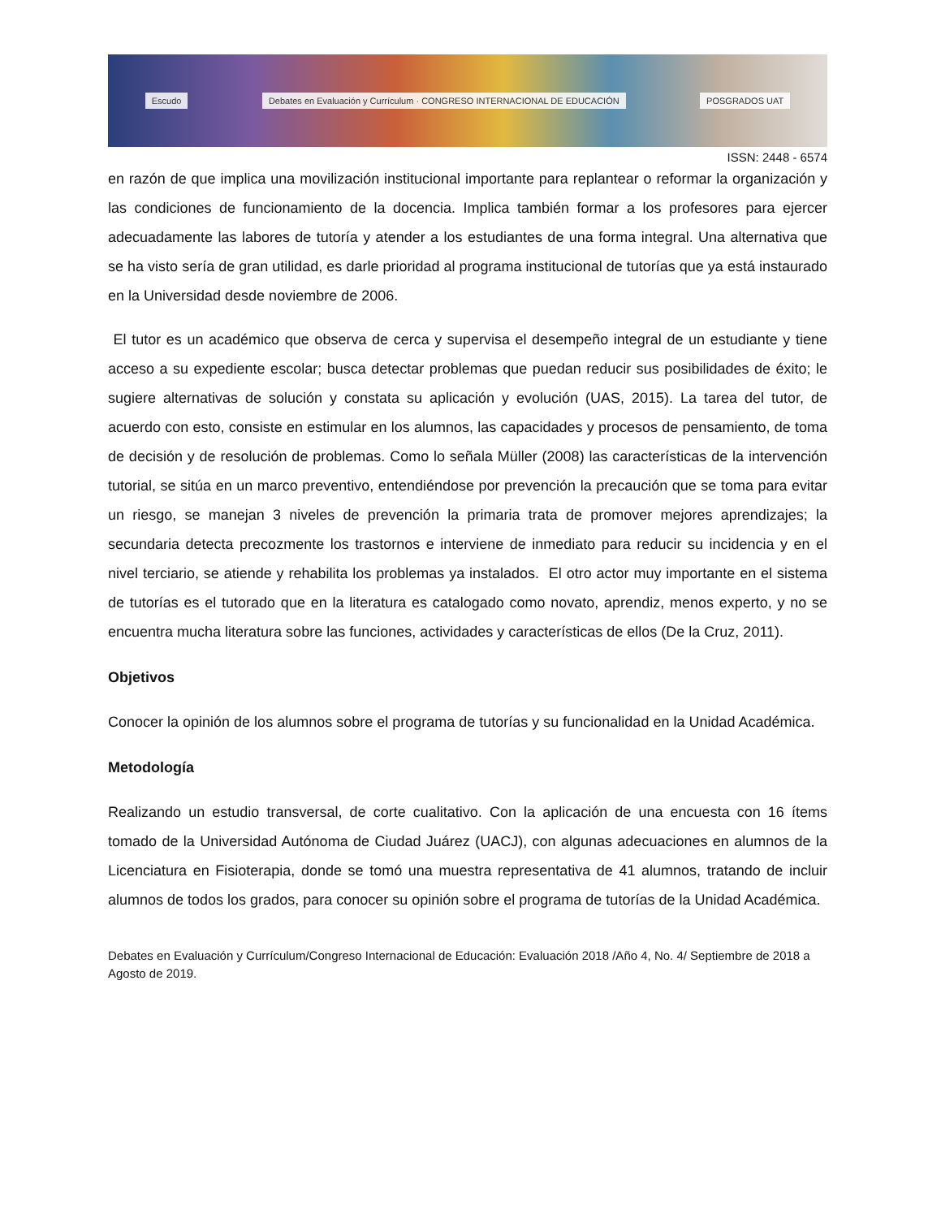Escudo Debates en Evaluación y Currículum · CONGRESO INTERNACIONAL DE EDUCACIÓN POSGRADOS UAT
ISSN: 2448 - 6574
en razón de que implica una movilización institucional importante para replantear o reformar la organización y las condiciones de funcionamiento de la docencia. Implica también formar a los profesores para ejercer adecuadamente las labores de tutoría y atender a los estudiantes de una forma integral. Una alternativa que se ha visto sería de gran utilidad, es darle prioridad al programa institucional de tutorías que ya está instaurado en la Universidad desde noviembre de 2006.
El tutor es un académico que observa de cerca y supervisa el desempeño integral de un estudiante y tiene acceso a su expediente escolar; busca detectar problemas que puedan reducir sus posibilidades de éxito; le sugiere alternativas de solución y constata su aplicación y evolución (UAS, 2015). La tarea del tutor, de acuerdo con esto, consiste en estimular en los alumnos, las capacidades y procesos de pensamiento, de toma de decisión y de resolución de problemas. Como lo señala Müller (2008) las características de la intervención tutorial, se sitúa en un marco preventivo, entendiéndose por prevención la precaución que se toma para evitar un riesgo, se manejan 3 niveles de prevención la primaria trata de promover mejores aprendizajes; la secundaria detecta precozmente los trastornos e interviene de inmediato para reducir su incidencia y en el nivel terciario, se atiende y rehabilita los problemas ya instalados. El otro actor muy importante en el sistema de tutorías es el tutorado que en la literatura es catalogado como novato, aprendiz, menos experto, y no se encuentra mucha literatura sobre las funciones, actividades y características de ellos (De la Cruz, 2011).
Objetivos
Conocer la opinión de los alumnos sobre el programa de tutorías y su funcionalidad en la Unidad Académica.
Metodología
Realizando un estudio transversal, de corte cualitativo. Con la aplicación de una encuesta con 16 ítems tomado de la Universidad Autónoma de Ciudad Juárez (UACJ), con algunas adecuaciones en alumnos de la Licenciatura en Fisioterapia, donde se tomó una muestra representativa de 41 alumnos, tratando de incluir alumnos de todos los grados, para conocer su opinión sobre el programa de tutorías de la Unidad Académica.
Debates en Evaluación y Currículum/Congreso Internacional de Educación: Evaluación 2018 /Año 4, No. 4/ Septiembre de 2018 a Agosto de 2019.